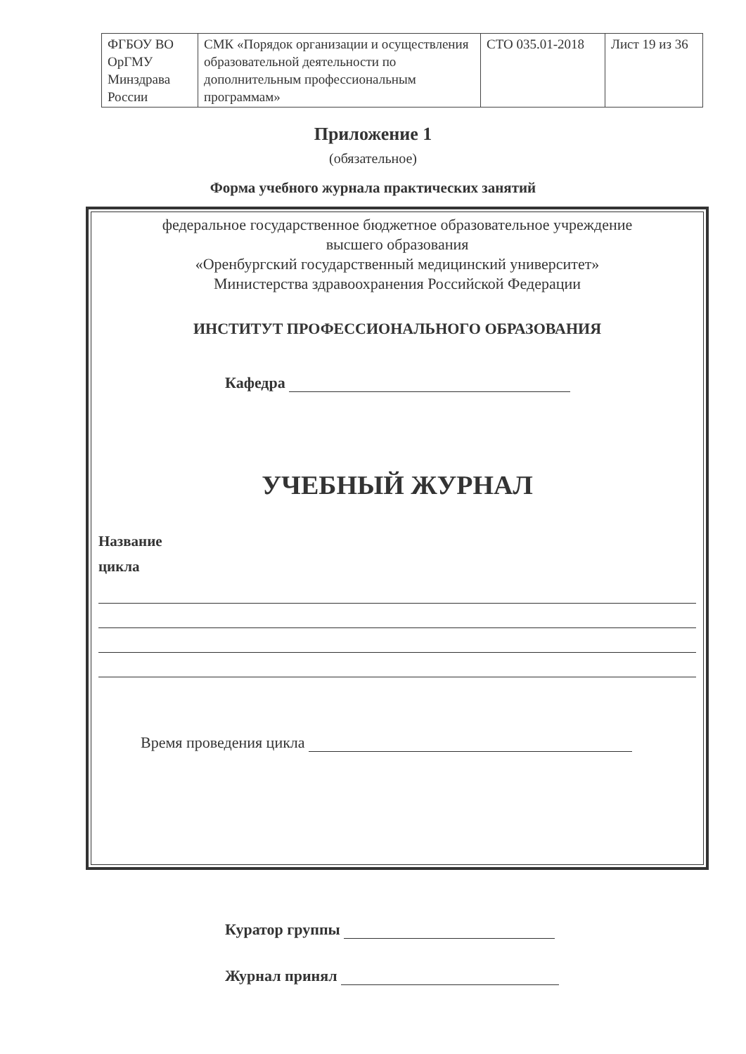| ФГБОУ ВО ОрГМУ Минздрава России | СМК «Порядок организации и осуществления образовательной деятельности по дополнительным профессиональным программам» | СТО 035.01-2018 | Лист 19 из 36 |
Приложение 1
(обязательное)
Форма учебного журнала практических занятий
федеральное государственное бюджетное образовательное учреждение
высшего образования
«Оренбургский государственный медицинский университет»
Министерства здравоохранения Российской Федерации
ИНСТИТУТ ПРОФЕССИОНАЛЬНОГО ОБРАЗОВАНИЯ
Кафедра
УЧЕБНЫЙ ЖУРНАЛ
Название
цикла
Время проведения цикла
Куратор группы
Журнал принял